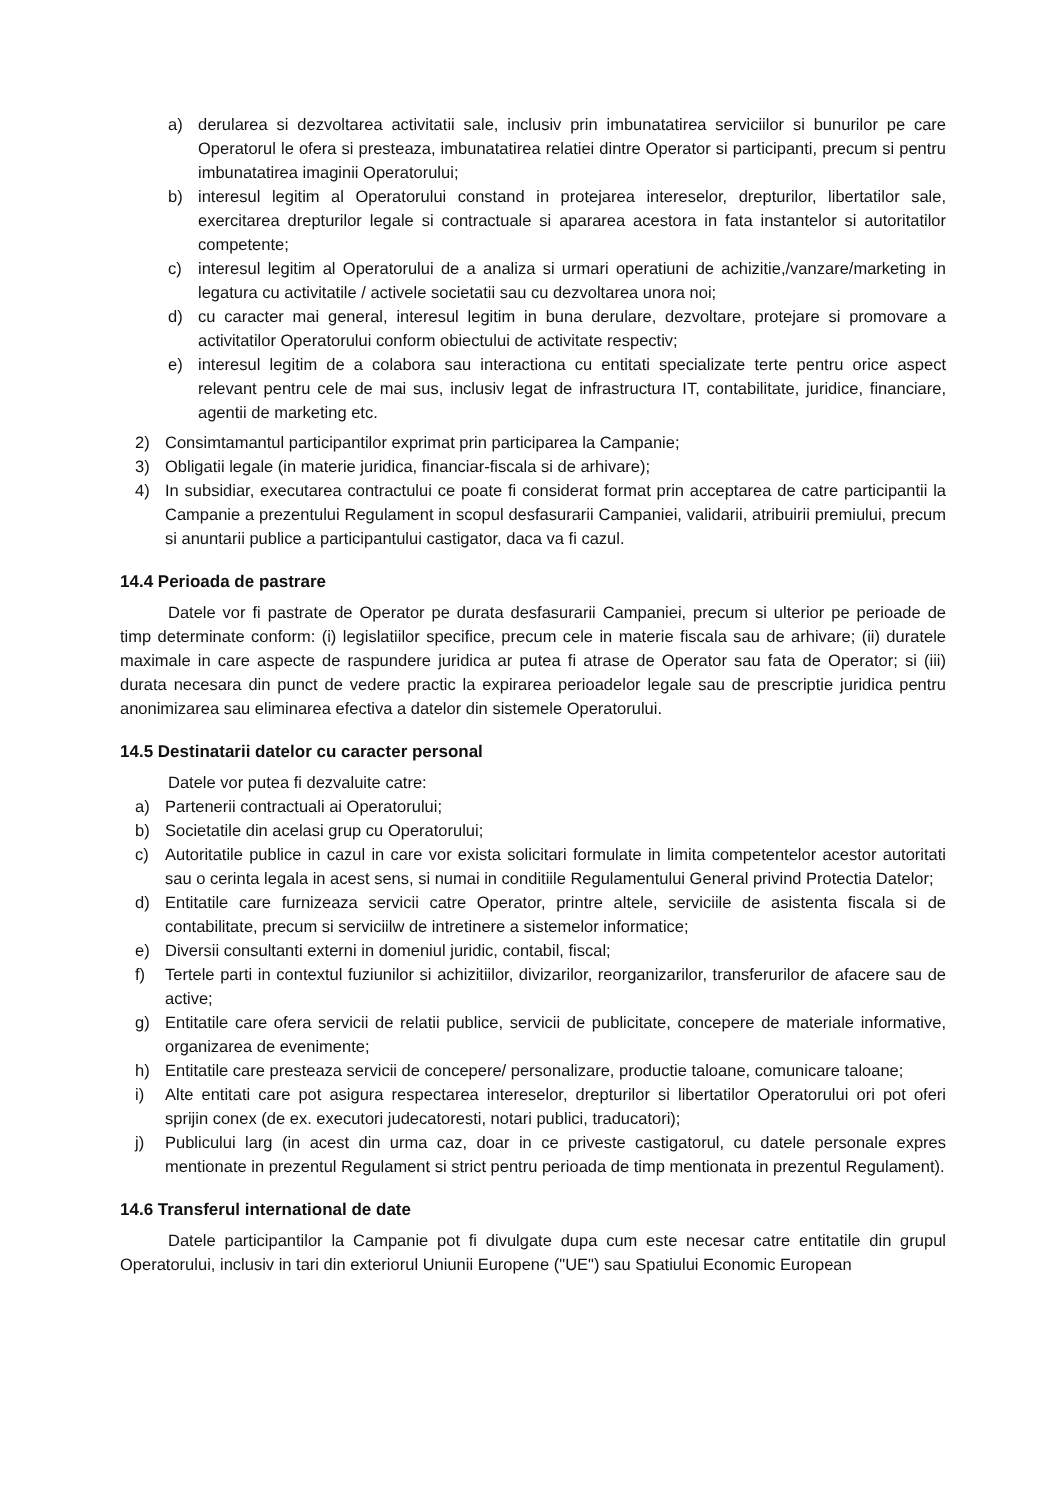a) derularea si dezvoltarea activitatii sale, inclusiv prin imbunatatirea serviciilor si bunurilor pe care Operatorul le ofera si presteaza, imbunatatirea relatiei dintre Operator si participanti, precum si pentru imbunatatirea imaginii Operatorului;
b) interesul legitim al Operatorului constand in protejarea intereselor, drepturilor, libertatilor sale, exercitarea drepturilor legale si contractuale si apararea acestora in fata instantelor si autoritatilor competente;
c) interesul legitim al Operatorului de a analiza si urmari operatiuni de achizitie,/vanzare/marketing in legatura cu activitatile / activele societatii sau cu dezvoltarea unora noi;
d) cu caracter mai general, interesul legitim in buna derulare, dezvoltare, protejare si promovare a activitatilor Operatorului conform obiectului de activitate respectiv;
e) interesul legitim de a colabora sau interactiona cu entitati specializate terte pentru orice aspect relevant pentru cele de mai sus, inclusiv legat de infrastructura IT, contabilitate, juridice, financiare, agentii de marketing etc.
2) Consimtamantul participantilor exprimat prin participarea la Campanie;
3) Obligatii legale (in materie juridica, financiar-fiscala si de arhivare);
4) In subsidiar, executarea contractului ce poate fi considerat format prin acceptarea de catre participantii la Campanie a prezentului Regulament in scopul desfasurarii Campaniei, validarii, atribuirii premiului, precum si anuntarii publice a participantului castigator, daca va fi cazul.
14.4 Perioada de pastrare
Datele vor fi pastrate de Operator pe durata desfasurarii Campaniei, precum si ulterior pe perioade de timp determinate conform: (i) legislatiilor specifice, precum cele in materie fiscala sau de arhivare; (ii) duratele maximale in care aspecte de raspundere juridica ar putea fi atrase de Operator sau fata de Operator; si (iii) durata necesara din punct de vedere practic la expirarea perioadelor legale sau de prescriptie juridica pentru anonimizarea sau eliminarea efectiva a datelor din sistemele Operatorului.
14.5 Destinatarii datelor cu caracter personal
Datele vor putea fi dezvaluite catre:
a) Partenerii contractuali ai Operatorului;
b) Societatile din acelasi grup cu Operatorului;
c) Autoritatile publice in cazul in care vor exista solicitari formulate in limita competentelor acestor autoritati sau o cerinta legala in acest sens, si numai in conditiile Regulamentului General privind Protectia Datelor;
d) Entitatile care furnizeaza servicii catre Operator, printre altele, serviciile de asistenta fiscala si de contabilitate, precum si serviciilw de intretinere a sistemelor informatice;
e) Diversii consultanti externi in domeniul juridic, contabil, fiscal;
f) Tertele parti in contextul fuziunilor si achizitiilor, divizarilor, reorganizarilor, transferurilor de afacere sau de active;
g) Entitatile care ofera servicii de relatii publice, servicii de publicitate, concepere de materiale informative, organizarea de evenimente;
h) Entitatile care presteaza servicii de concepere/ personalizare, productie taloane, comunicare taloane;
i) Alte entitati care pot asigura respectarea intereselor, drepturilor si libertatilor Operatorului ori pot oferi sprijin conex (de ex. executori judecatoresti, notari publici, traducatori);
j) Publicului larg (in acest din urma caz, doar in ce priveste castigatorul, cu datele personale expres mentionate in prezentul Regulament si strict pentru perioada de timp mentionata in prezentul Regulament).
14.6 Transferul international de date
Datele participantilor la Campanie pot fi divulgate dupa cum este necesar catre entitatile din grupul Operatorului, inclusiv in tari din exteriorul Uniunii Europene ("UE") sau Spatiului Economic European